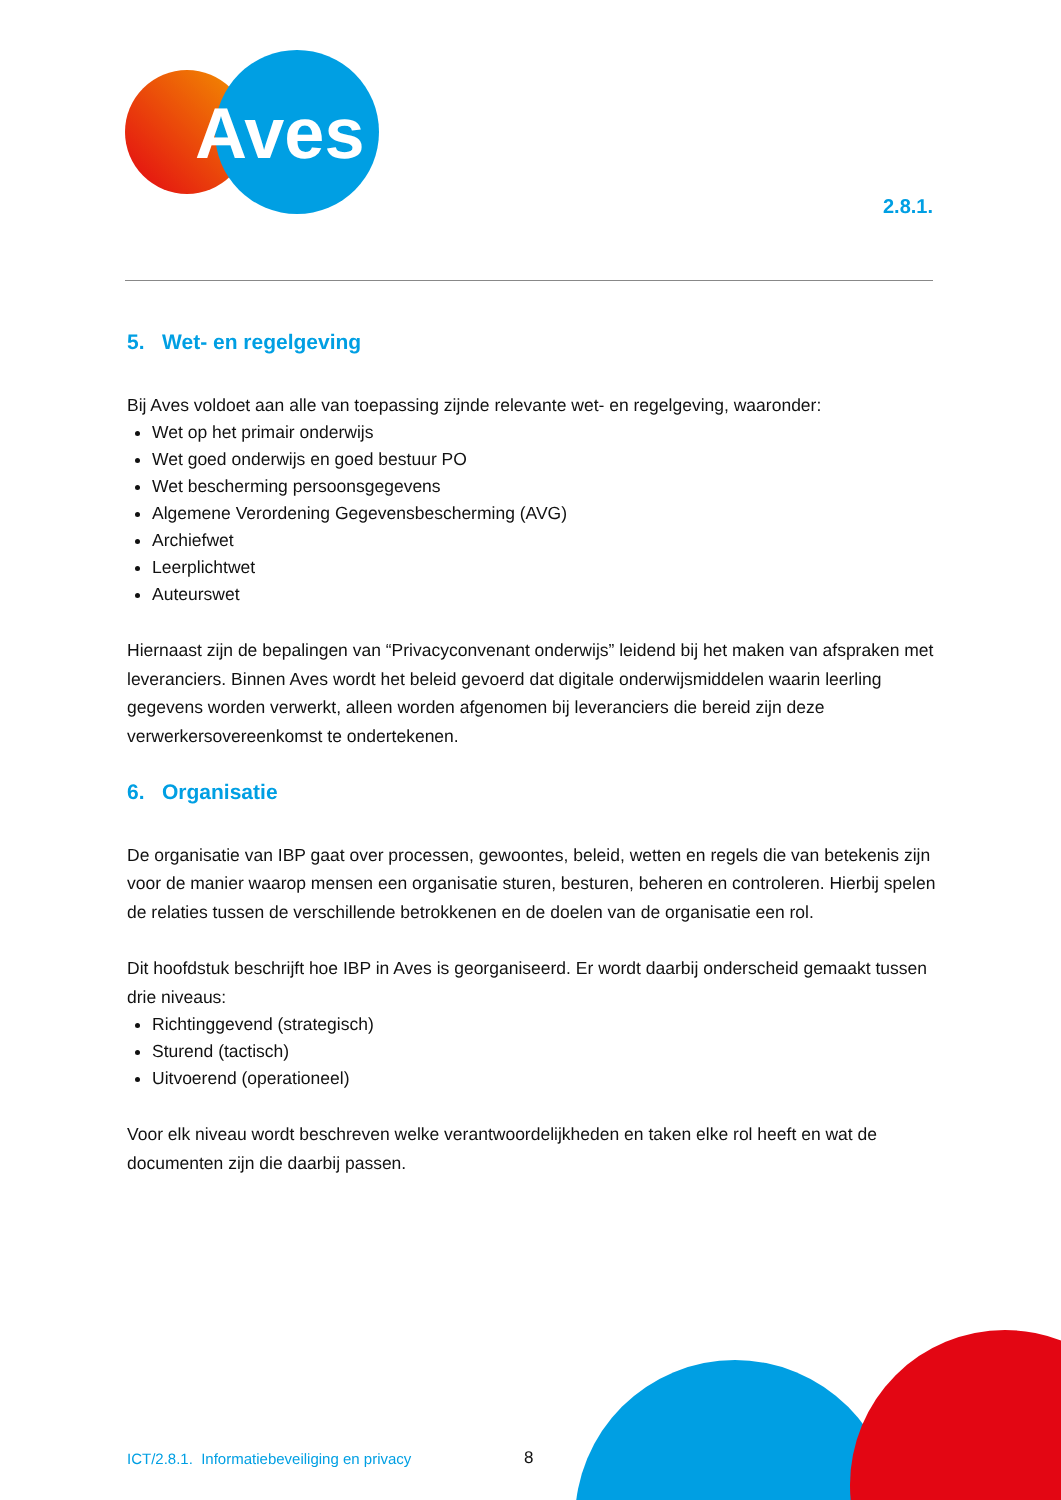Aves
2.8.1.
5. Wet- en regelgeving
Bij Aves voldoet aan alle van toepassing zijnde relevante wet- en regelgeving, waaronder:
Wet op het primair onderwijs
Wet goed onderwijs en goed bestuur PO
Wet bescherming persoonsgegevens
Algemene Verordening Gegevensbescherming (AVG)
Archiefwet
Leerplichtwet
Auteurswet
Hiernaast zijn de bepalingen van “Privacyconvenant onderwijs” leidend bij het maken van afspraken met leveranciers. Binnen Aves wordt het beleid gevoerd dat digitale onderwijsmiddelen waarin leerling gegevens worden verwerkt, alleen worden afgenomen bij leveranciers die bereid zijn deze verwerkersovereenkomst te ondertekenen.
6. Organisatie
De organisatie van IBP gaat over processen, gewoontes, beleid, wetten en regels die van betekenis zijn voor de manier waarop mensen een organisatie sturen, besturen, beheren en controleren. Hierbij spelen de relaties tussen de verschillende betrokkenen en de doelen van de organisatie een rol.
Dit hoofdstuk beschrijft hoe IBP in Aves is georganiseerd. Er wordt daarbij onderscheid gemaakt tussen drie niveaus:
Richtinggevend (strategisch)
Sturend (tactisch)
Uitvoerend (operationeel)
Voor elk niveau wordt beschreven welke verantwoordelijkheden en taken elke rol heeft en wat de documenten zijn die daarbij passen.
ICT/2.8.1. Informatiebeveiliging en privacy
8